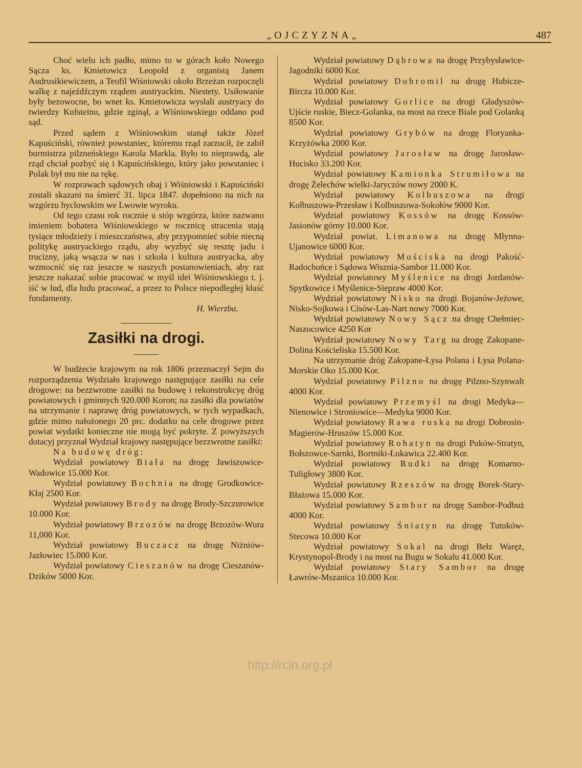„OJCZYZNA„ 487
Choć wielu ich padło, mimo to w górach koło Nowego Sącza ks. Kmietowicz Leopold z organistą Janem Audrusikiewiczem, a Teofil Wiśniowski około Brzeżan rozpoczęli walkę z najeźdźczym rządem austryackim. Niestety. Usiłowanie były bezowocne, bo wnet ks. Kmietowicza wysłali austryacy do twierdzy Kufsteinu, gdzie zginął, a Wiśniowskiego oddano pod sąd.
Przed sądem z Wiśniowskim stanął także Józef Kapuściński, również powstaniec, któremu rząd zarzucił, że zabił burmistrza pilzneńskiego Karola Markla. Było to nieprawdą, ale rząd chciał pozbyć się i Kapuścińskiego, który jako powstaniec i Polak był mu nie na rękę.
W rozprawach sądowych obaj i Wiśniowski i Kapuściński zostali skazani na śmierć 31. lipca 1847. dopełniono na nich na wzgórzu hyclowskim we Lwowie wyroku.
Od tego czasu rok rocznie u stóp wzgórza, które nazwano imieniem bohatera Wiśniowskiego w rocznicę stracenia stają tysiące młodzieży i mieszczaństwa, aby przypomnieć sobie niecną politykę austryackiego rządu, aby wyzbyć się resztę jadu i trucizny, jaką wsącza w nas i szkoła i kultura austryacka, aby wzmocnić się raz jeszcze w naszych postanowieniach, aby raz jeszcze nakazać sobie pracować w myśl idei Wiśniowskiego t. j. iść w lud, dla ludu pracować, a przez to Polsce niepodległej kłaść fundamenty.
H. Wierzba.
Zasiłki na drogi.
W budżecie krajowym na rok 1806 przeznaczył Sejm do rozporządzenia Wydziału krajowego następujące zasiłki na cele drogowe: na bezzwrotne zasiłki na budowę i rekonstrukcyę dróg powiatowych i gminnych 920.000 Koron; na zasiłki dla powiatów na utrzymanie i naprawę dróg powiatowych, w tych wypadkach, gdzie mimo nałożonego 20 prc. dodatku na cele drogowe przez powiat wydatki konieczne nie mogą być pokryte. Z powyższych dotacyj przyznał Wydział krajowy następujące bezzwrotne zasiłki:
Na budowę dróg:
Wydział powiatowy Biała na drogę Jawiszowice-Wadowice 15.000 Kor.
Wydział powiatowy Bochnia na drogę Grodkowice-Kłaj 2500 Kor.
Wydział powiatowy Brody na drogę Brody-Szczurowice 10.000 Kor.
Wydział powiatowy Brzozów na drogę Brzozów-Wura 11,000 Kor.
Wydział powiatowy Buczacz na drogę Niżniów-Jazłowiec 15.000 Kor.
Wydział powiatowy Cieszanów na drogę Cieszanów-Dzików 5000 Kor.
Wydział powiatowy Dąbrowa na drogę Przybysławice-Jagodniki 6000 Kor.
Wydział powiatowy Dobromil na drogę Hubicze-Bircza 10.000 Kor.
Wydział powiatowy Gorlice na drogi Gładyszów-Ujście ruskie, Biecz-Golanka, na most na rzece Biale pod Golanką 8500 Kor.
Wydział powiatowy Grybów na drogę Floryanka-Krzyżówka 2000 Kor.
Wydział powiatowy Jarosław na drogę Jarosław-Hucisko 33.200 Kor.
Wydział powiatowy Kamionka Strumiłowa na drogę Żelechów wielki-Jaryczów nowy 2000 K.
Wydział powiatowy Kolbuszowa na drogi Kolbuszowa-Przesław i Kolbuszowa-Sokołów 9000 Kor.
Wydział powiatowy Kossów na drogę Kossów-Jasionów górny 10.000 Kor.
Wydział powiat. Limanowa na drogę Młynna-Ujanowice 6000 Kor.
Wydział powiatowy Mościska na drogi Pakość-Radochońce i Sądowa Wisznia-Sambor 11.000 Kor.
Wydział powiatowy Myślenice na drogi Jordanów-Spytkowice i Myślenice-Siepraw 4000 Kor.
Wydział powiatowy Nisko na drogi Bojanów-Jeżowe, Nisko-Sojkowa i Cisów-Las-Nart nowy 7000 Kor.
Wydział powiatowy Nowy Sącz na drogę Chełmiec-Naszocowice 4250 Kor
Wydział powiatowy Nowy Targ na drogę Zakopane-Dolina Kościeliska 15.500 Kor.
Na utrzymanie dróg Zakopane-Łysa Polana i Łysa Polana-Morskie Oko 15.000 Kor.
Wydział powiatowy Pilzno na drogę Pilzno-Szynwalt 4000 Kor.
Wydział powiatowy Przemyśl na drogi Medyka—Nienowice i Stroniowice—Medyka 9000 Kor.
Wydział powiatowy Rawa ruska na drogi Dobrosin-Magierów-Hruszów 15.000 Kor.
Wydział powiatowy Rohatyn na drogi Puków-Stratyn, Bołszowce-Sarnki, Bortniki-Łukawica 22.400 Kor.
Wydział powiatowy Rudki na drogę Komarno-Tuligłowy 3800 Kor.
Wydział powiatowy Rzeszów na drogę Borek-Stary-Błażowa 15.000 Kor.
Wydział powiatowy Sambor na drogę Sambor-Podbuż 4000 Kor.
Wydział powiatowy Śniatyn na drogę Tutuków-Stecowa 10.000 Kor
Wydział powiatowy Sokal na drogi Bełz Waręż, Krystynopol-Brody i na most na Bugu w Sokalu 41.000 Kor.
Wydział powiatowy Stary Sambor na drogę Ławrów-Mszanica 10.000 Kor.
http://rcin.org.pl